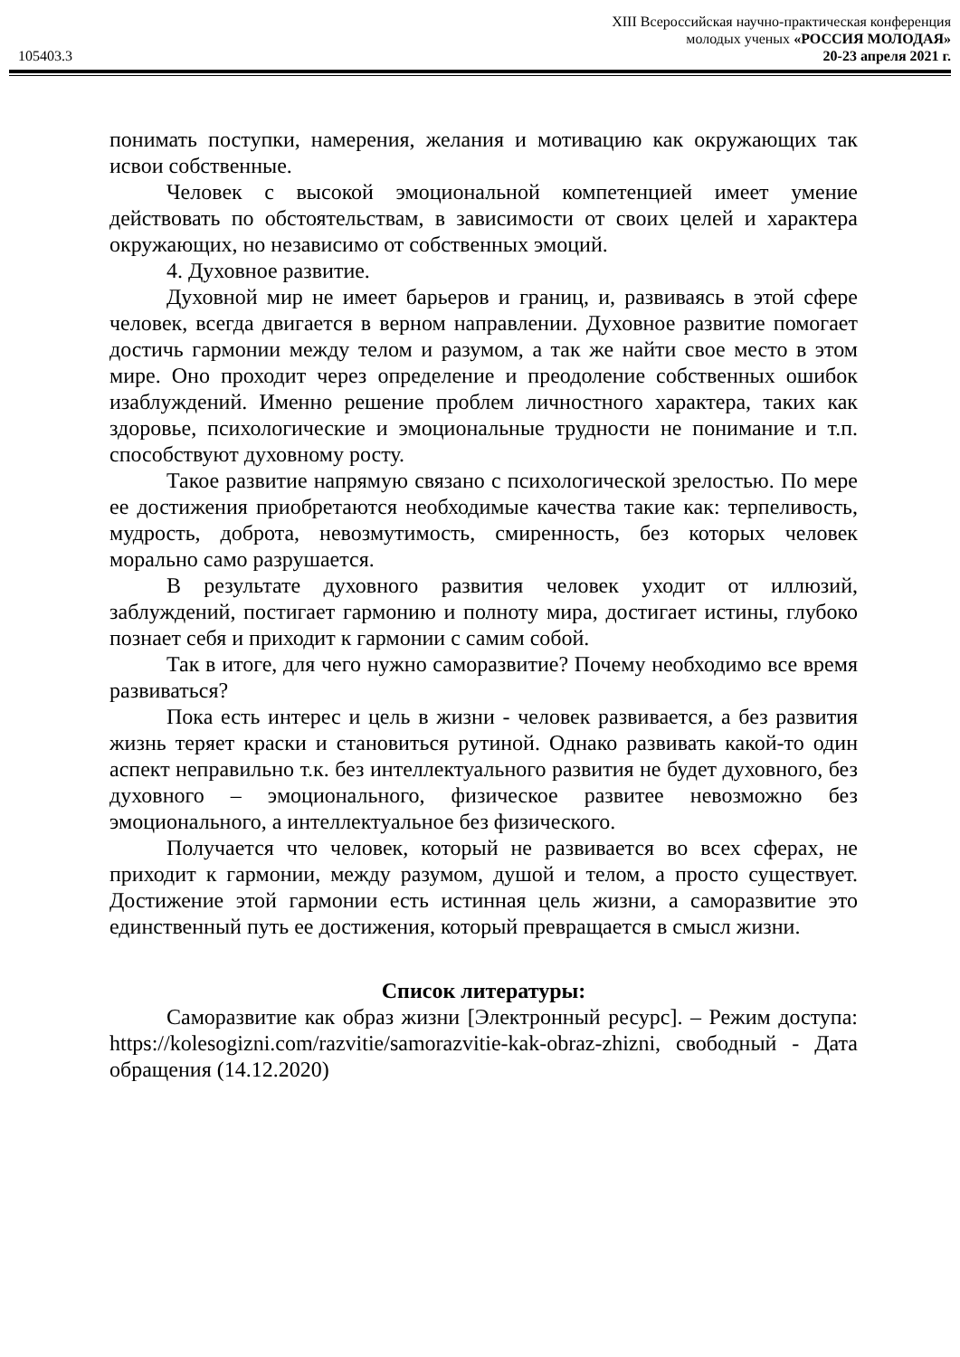105403.3
XIII Всероссийская научно-практическая конференция
молодых ученых «РОССИЯ МОЛОДАЯ»
20-23 апреля 2021 г.
понимать поступки, намерения, желания и мотивацию как окружающих так исвои собственные.
Человек с высокой эмоциональной компетенцией имеет умение действовать по обстоятельствам, в зависимости от своих целей и характера окружающих, но независимо от собственных эмоций.
4. Духовное развитие.
Духовной мир не имеет барьеров и границ, и, развиваясь в этой сфере человек, всегда двигается в верном направлении. Духовное развитие помогает достичь гармонии между телом и разумом, а так же найти свое место в этом мире. Оно проходит через определение и преодоление собственных ошибок изаблуждений. Именно решение проблем личностного характера, таких как здоровье, психологические и эмоциональные трудности не понимание и т.п. способствуют духовному росту.
Такое развитие напрямую связано с психологической зрелостью. По мере ее достижения приобретаются необходимые качества такие как: терпеливость, мудрость, доброта, невозмутимость, смиренность, без которых человек морально само разрушается.
В результате духовного развития человек уходит от иллюзий, заблуждений, постигает гармонию и полноту мира, достигает истины, глубоко познает себя и приходит к гармонии с самим собой.
Так в итоге, для чего нужно саморазвитие? Почему необходимо все время развиваться?
Пока есть интерес и цель в жизни - человек развивается, а без развития жизнь теряет краски и становиться рутиной. Однако развивать какой-то один аспект неправильно т.к. без интеллектуального развития не будет духовного, без духовного – эмоционального, физическое развитее невозможно без эмоционального, а интеллектуальное без физического.
Получается что человек, который не развивается во всех сферах, не приходит к гармонии, между разумом, душой и телом, а просто существует. Достижение этой гармонии есть истинная цель жизни, а саморазвитие это единственный путь ее достижения, который превращается в смысл жизни.
Список литературы:
Саморазвитие как образ жизни [Электронный ресурс]. – Режим доступа: https://kolesogizni.com/razvitie/samorazvitie-kak-obraz-zhizni, свободный - Дата обращения (14.12.2020)